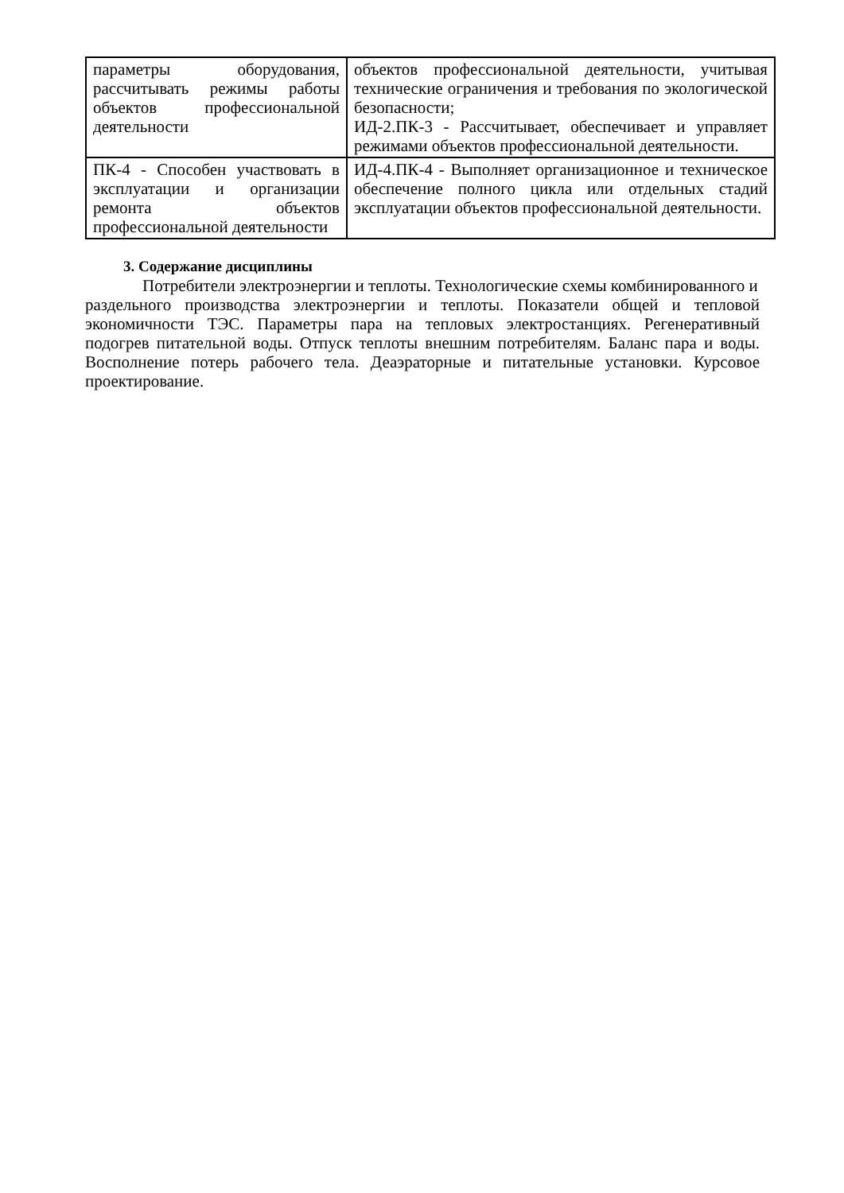| параметры оборудования, рассчитывать режимы работы объектов профессиональной деятельности | объектов профессиональной деятельности, учитывая технические ограничения и требования по экологической безопасности; ИД-2.ПК-3 - Рассчитывает, обеспечивает и управляет режимами объектов профессиональной деятельности. |
| ПК-4 - Способен участвовать в эксплуатации и организации ремонта объектов профессиональной деятельности | ИД-4.ПК-4 - Выполняет организационное и техническое обеспечение полного цикла или отдельных стадий эксплуатации объектов профессиональной деятельности. |
3. Содержание дисциплины
Потребители электроэнергии и теплоты. Технологические схемы комбинированного и
раздельного производства электроэнергии и теплоты. Показатели общей и тепловой экономичности ТЭС. Параметры пара на тепловых электростанциях. Регенеративный подогрев питательной воды. Отпуск теплоты внешним потребителям. Баланс пара и воды. Восполнение потерь рабочего тела. Деаэраторные и питательные установки. Курсовое проектирование.